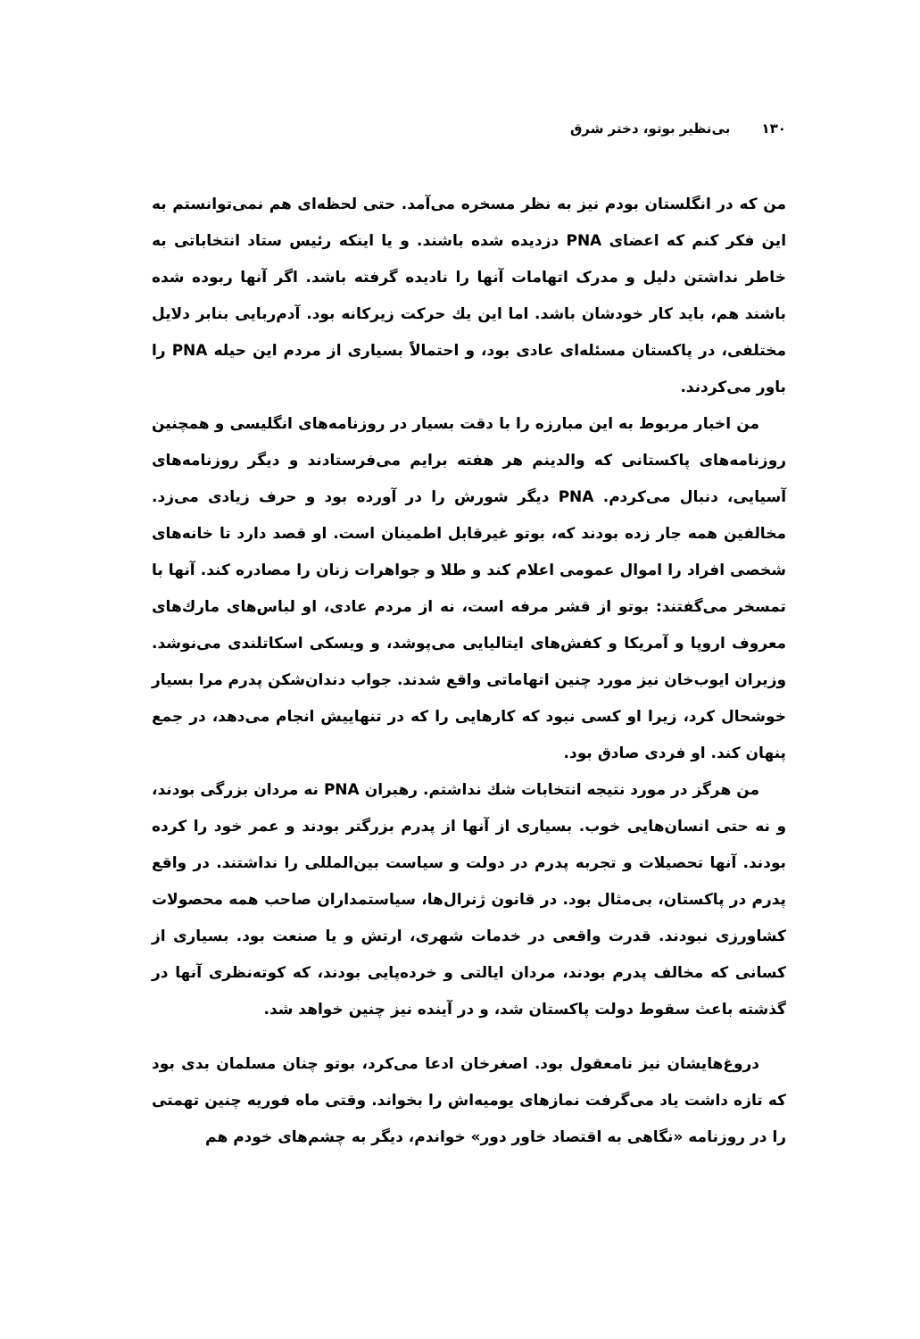۱۳۰ بی‌نظیر بوتو، دختر شرق
من که در انگلستان بودم نیز به نظر مسخره می‌آمد. حتی لحظه‌ای هم نمی‌توانستم به این فکر کنم که اعضای PNA دزدیده شده باشند. و یا اینکه رئیس ستاد انتخاباتی به خاطر نداشتن دلیل و مدرک اتهامات آنها را نادیده گرفته باشد. اگر آنها ربوده شده باشند هم، باید کار خودشان باشد. اما این یك حرکت زیرکانه بود. آدم‌ربایی بنابر دلایل مختلفی، در پاکستان مسئله‌ای عادی بود، و احتمالاً بسیاری از مردم این حیله PNA را باور می‌کردند.
من اخبار مربوط به این مبارزه را با دقت بسیار در روزنامه‌های انگلیسی و همچنین روزنامه‌های پاکستانی که والدینم هر هفته برایم می‌فرستادند و دیگر روزنامه‌های آسیایی، دنبال می‌کردم. PNA دیگر شورش را در آورده بود و حرف زیادی می‌زد. مخالفین همه جار زده بودند که، بوتو غیرقابل اطمینان است. او قصد دارد تا خانه‌های شخصی افراد را اموال عمومی اعلام کند و طلا و جواهرات زنان را مصادره کند. آنها با تمسخر می‌گفتند: بوتو از قشر مرفه است، نه از مردم عادی، او لباس‌های مارك‌های معروف اروپا و آمریکا و کفش‌های ایتالیایی می‌پوشد، و ویسکی اسکاتلندی می‌نوشد. وزیران ایوب‌خان نیز مورد چنین اتهاماتی واقع شدند. جواب دندان‌شکن پدرم مرا بسیار خوشحال کرد، زیرا او کسی نبود که کارهایی را که در تنهاییش انجام می‌دهد، در جمع پنهان کند. او فردی صادق بود.
من هرگز در مورد نتیجه انتخابات شك نداشتم. رهبران PNA نه مردان بزرگی بودند، و نه حتی انسان‌هایی خوب. بسیاری از آنها از پدرم بزرگتر بودند و عمر خود را کرده بودند. آنها تحصیلات و تجربه پدرم در دولت و سیاست بین‌المللی را نداشتند. در واقع پدرم در پاکستان، بی‌مثال بود. در قانون ژنرال‌ها، سیاستمداران صاحب همه محصولات کشاورزی نبودند. قدرت واقعی در خدمات شهری، ارتش و یا صنعت بود. بسیاری از کسانی که مخالف پدرم بودند، مردان ایالتی و خرده‌پایی بودند، که کوته‌نظری آنها در گذشته باعث سقوط دولت پاکستان شد، و در آینده نیز چنین خواهد شد.
دروغ‌هایشان نیز نامعقول بود. اصغرخان ادعا می‌کرد، بوتو چنان مسلمان بدی بود که تازه داشت یاد می‌گرفت نمازهای یومیه‌اش را بخواند. وقتی ماه فوریه چنین تهمتی را در روزنامه «نگاهی به اقتصاد خاور دور» خواندم، دیگر به چشم‌های خودم هم